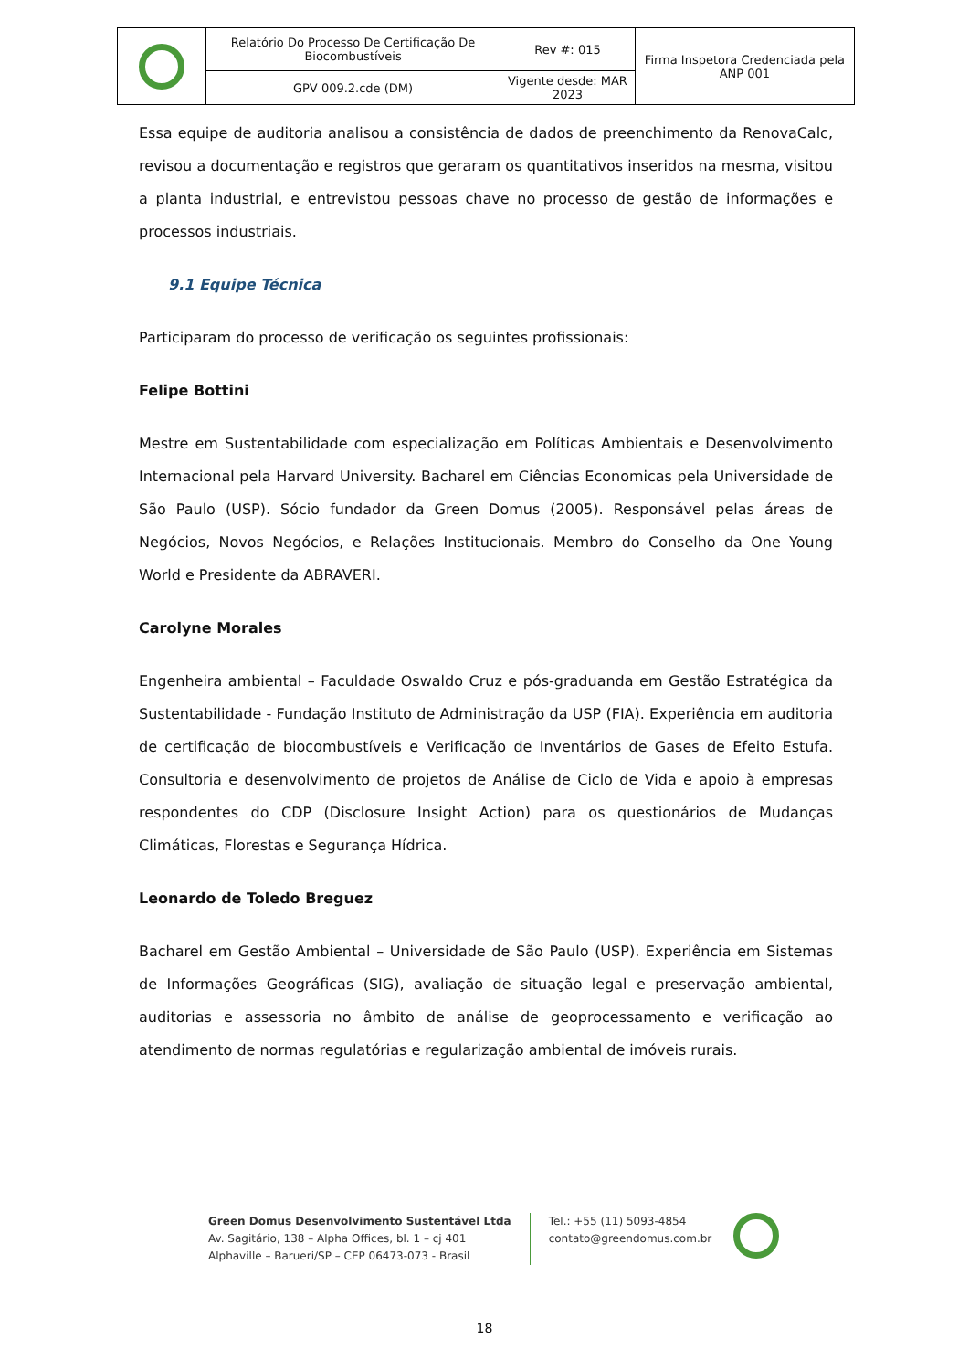| | Relatório Do Processo De Certificação De Biocombustíveis | Rev #: 015 | Firma Inspetora Credenciada pela ANP 001 |
| | GPV 009.2.cde (DM) | Vigente desde: MAR 2023 | |
Essa equipe de auditoria analisou a consistência de dados de preenchimento da RenovaCalc, revisou a documentação e registros que geraram os quantitativos inseridos na mesma, visitou a planta industrial, e entrevistou pessoas chave no processo de gestão de informações e processos industriais.
9.1 Equipe Técnica
Participaram do processo de verificação os seguintes profissionais:
Felipe Bottini
Mestre em Sustentabilidade com especialização em Políticas Ambientais e Desenvolvimento Internacional pela Harvard University. Bacharel em Ciências Economicas pela Universidade de São Paulo (USP). Sócio fundador da Green Domus (2005). Responsável pelas áreas de Negócios, Novos Negócios, e Relações Institucionais. Membro do Conselho da One Young World e Presidente da ABRAVERI.
Carolyne Morales
Engenheira ambiental – Faculdade Oswaldo Cruz e pós-graduanda em Gestão Estratégica da Sustentabilidade - Fundação Instituto de Administração da USP (FIA). Experiência em auditoria de certificação de biocombustíveis e Verificação de Inventários de Gases de Efeito Estufa. Consultoria e desenvolvimento de projetos de Análise de Ciclo de Vida e apoio à empresas respondentes do CDP (Disclosure Insight Action) para os questionários de Mudanças Climáticas, Florestas e Segurança Hídrica.
Leonardo de Toledo Breguez
Bacharel em Gestão Ambiental – Universidade de São Paulo (USP). Experiência em Sistemas de Informações Geográficas (SIG), avaliação de situação legal e preservação ambiental, auditorias e assessoria no âmbito de análise de geoprocessamento e verificação ao atendimento de normas regulatórias e regularização ambiental de imóveis rurais.
Green Domus Desenvolvimento Sustentável Ltda
Av. Sagitário, 138 – Alpha Offices, bl. 1 – cj 401
Alphaville – Barueri/SP – CEP 06473-073 - Brasil
Tel.: +55 (11) 5093-4854
contato@greendomus.com.br
18